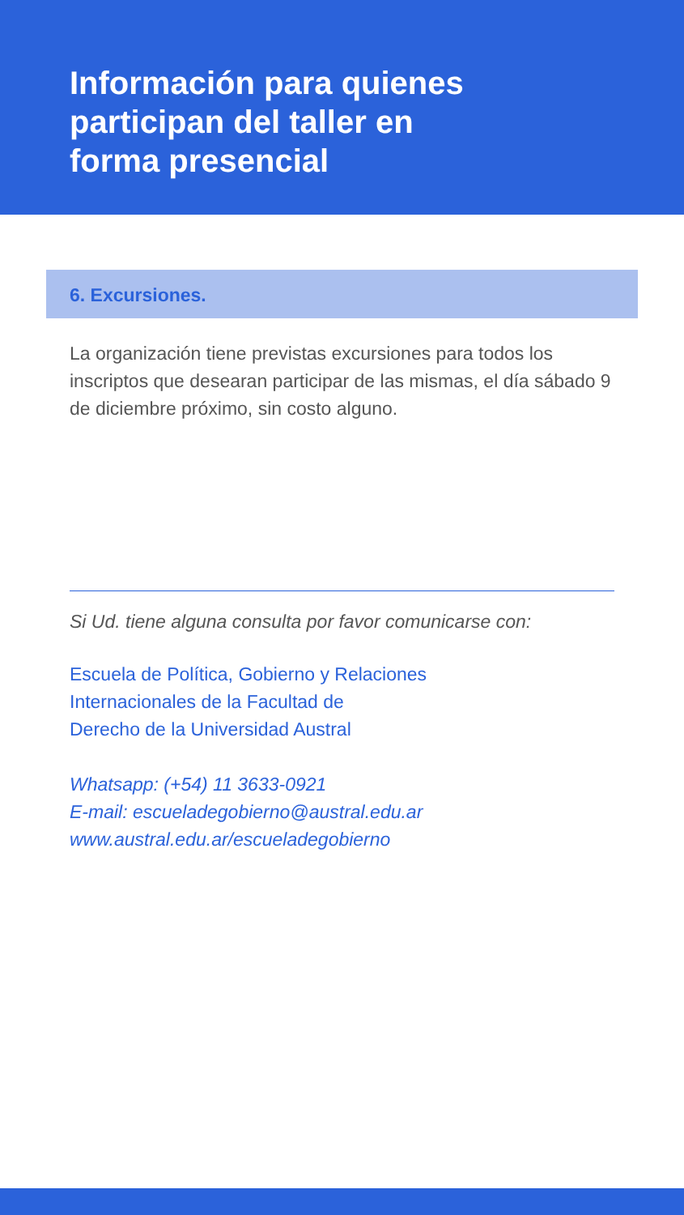Información para quienes
participan del taller en
forma presencial
6. Excursiones.
La organización tiene previstas excursiones para todos los inscriptos que desearan participar de las mismas, el día sábado 9 de diciembre próximo, sin costo alguno.
Si Ud. tiene alguna consulta por favor comunicarse con:
Escuela de Política, Gobierno y Relaciones
Internacionales de la Facultad de
Derecho de la Universidad Austral
Whatsapp: (+54) 11 3633-0921
E-mail: escueladegobierno@austral.edu.ar
www.austral.edu.ar/escueladegobierno